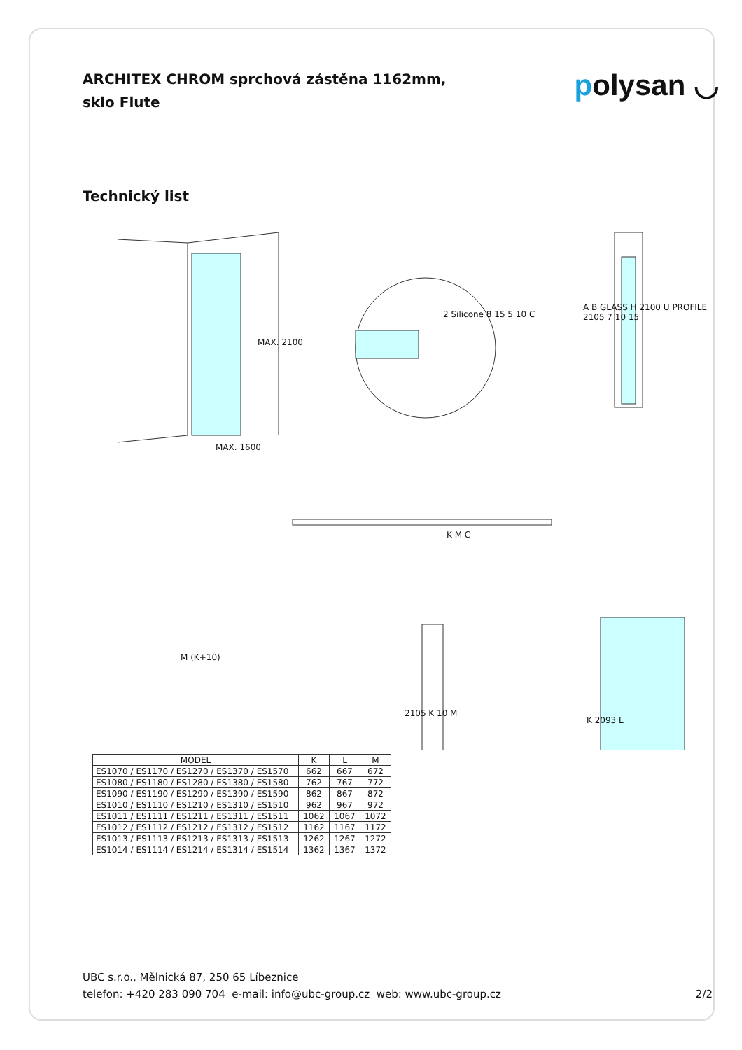ARCHITEX CHROM sprchová zástěna 1162mm, sklo Flute
polysan ◡
Technický list
MAX. 1600
MAX. 2100
2 Silicone 8 15 5 10 C
A B GLASS H 2100 U PROFILE 2105 7 10 15
K M C
M (K+10)
2105 K 10 M
K 2093 L
| MODEL | K | L | M |
| --- | --- | --- | --- |
| ES1070 / ES1170 / ES1270 / ES1370 / ES1570 | 662 | 667 | 672 |
| ES1080 / ES1180 / ES1280 / ES1380 / ES1580 | 762 | 767 | 772 |
| ES1090 / ES1190 / ES1290 / ES1390 / ES1590 | 862 | 867 | 872 |
| ES1010 / ES1110 / ES1210 / ES1310 / ES1510 | 962 | 967 | 972 |
| ES1011 / ES1111 / ES1211 / ES1311 / ES1511 | 1062 | 1067 | 1072 |
| ES1012 / ES1112 / ES1212 / ES1312 / ES1512 | 1162 | 1167 | 1172 |
| ES1013 / ES1113 / ES1213 / ES1313 / ES1513 | 1262 | 1267 | 1272 |
| ES1014 / ES1114 / ES1214 / ES1314 / ES1514 | 1362 | 1367 | 1372 |
UBC s.r.o., Mělnická 87, 250 65 Líbeznice
telefon: +420 283 090 704 e-mail: info@ubc-group.cz web: www.ubc-group.cz
2/2